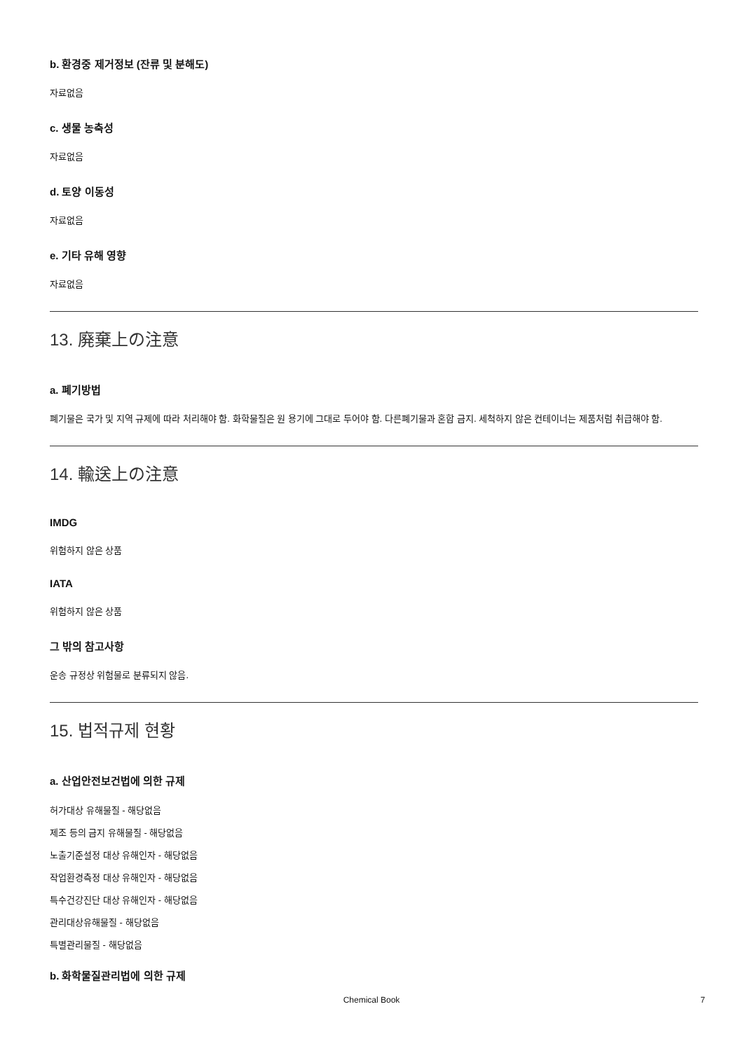b. 환경중 제거정보 (잔류 및 분해도)
자료없음
c. 생물 농축성
자료없음
d. 토양 이동성
자료없음
e. 기타 유해 영향
자료없음
13. 廃棄上の注意
a. 폐기방법
폐기물은 국가 및 지역 규제에 따라 처리해야 함. 화학물질은 원 용기에 그대로 두어야 함. 다른폐기물과 혼합 금지. 세척하지 않은 컨테이너는 제품처럼 취급해야 함.
14. 輸送上の注意
IMDG
위험하지 않은 상품
IATA
위험하지 않은 상품
그 밖의 참고사항
운송 규정상 위험물로 분류되지 않음.
15. 법적규제 현황
a. 산업안전보건법에 의한 규제
허가대상 유해물질 - 해당없음
제조 등의 금지 유해물질 - 해당없음
노출기준설정 대상 유해인자 - 해당없음
작업환경측정 대상 유해인자 - 해당없음
특수건강진단 대상 유해인자 - 해당없음
관리대상유해물질 - 해당없음
특별관리물질 - 해당없음
b. 화학물질관리법에 의한 규제
Chemical Book 7